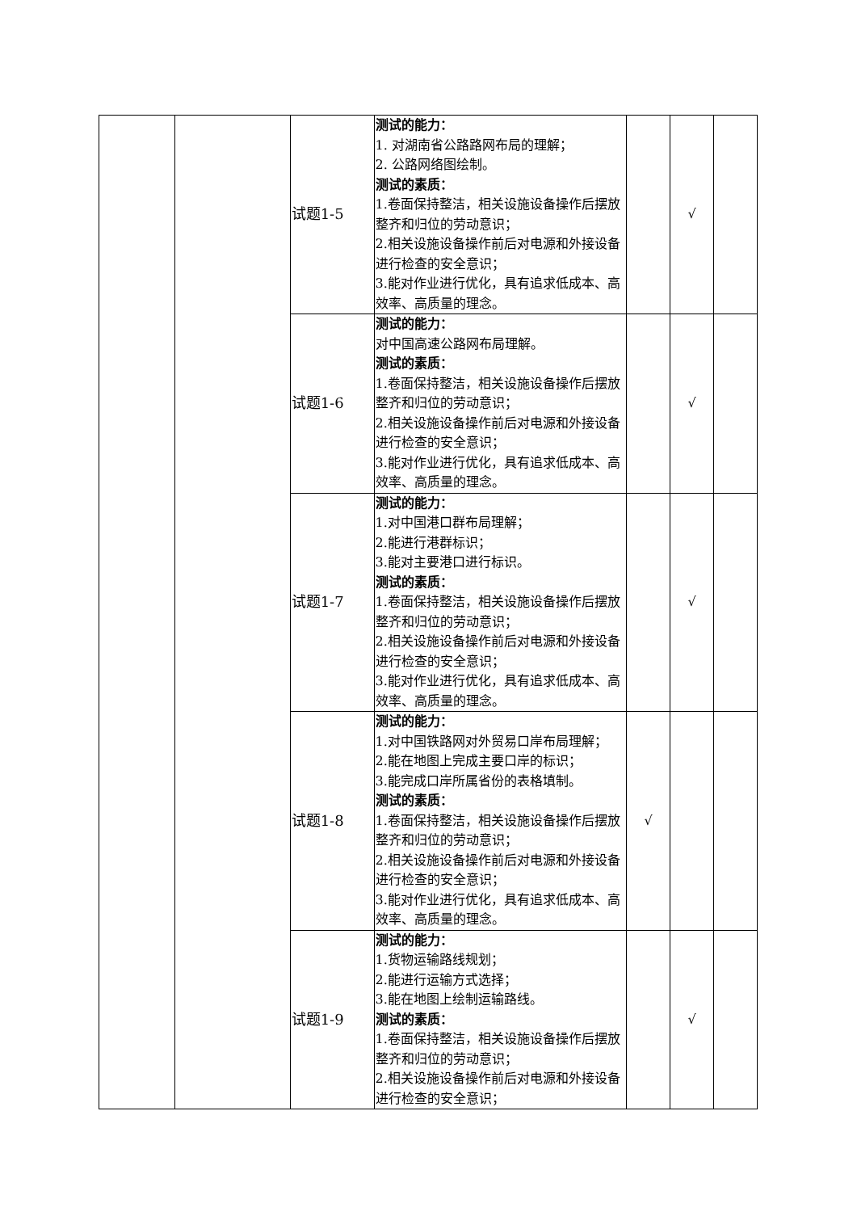| | | 试题1-5 | 测试的能力： 1. 对湖南省公路路网布局的理解； 2. 公路网络图绘制。 测试的素质： 1.卷面保持整洁，相关设施设备操作后摆放整齐和归位的劳动意识； 2.相关设施设备操作前后对电源和外接设备进行检查的安全意识； 3.能对作业进行优化，具有追求低成本、高效率、高质量的理念。 | | √ | |
| | | 试题1-6 | 测试的能力： 对中国高速公路网布局理解。 测试的素质： 1.卷面保持整洁，相关设施设备操作后摆放整齐和归位的劳动意识； 2.相关设施设备操作前后对电源和外接设备进行检查的安全意识； 3.能对作业进行优化，具有追求低成本、高效率、高质量的理念。 | | √ | |
| | | 试题1-7 | 测试的能力： 1.对中国港口群布局理解； 2.能进行港群标识； 3.能对主要港口进行标识。 测试的素质： 1.卷面保持整洁，相关设施设备操作后摆放整齐和归位的劳动意识； 2.相关设施设备操作前后对电源和外接设备进行检查的安全意识； 3.能对作业进行优化，具有追求低成本、高效率、高质量的理念。 | | √ | |
| | | 试题1-8 | 测试的能力： 1.对中国铁路网对外贸易口岸布局理解； 2.能在地图上完成主要口岸的标识； 3.能完成口岸所属省份的表格填制。 测试的素质： 1.卷面保持整洁，相关设施设备操作后摆放整齐和归位的劳动意识； 2.相关设施设备操作前后对电源和外接设备进行检查的安全意识； 3.能对作业进行优化，具有追求低成本、高效率、高质量的理念。 | √ | | |
| | | 试题1-9 | 测试的能力： 1.货物运输路线规划； 2.能进行运输方式选择； 3.能在地图上绘制运输路线。 测试的素质： 1.卷面保持整洁，相关设施设备操作后摆放整齐和归位的劳动意识； 2.相关设施设备操作前后对电源和外接设备进行检查的安全意识； | | √ | |